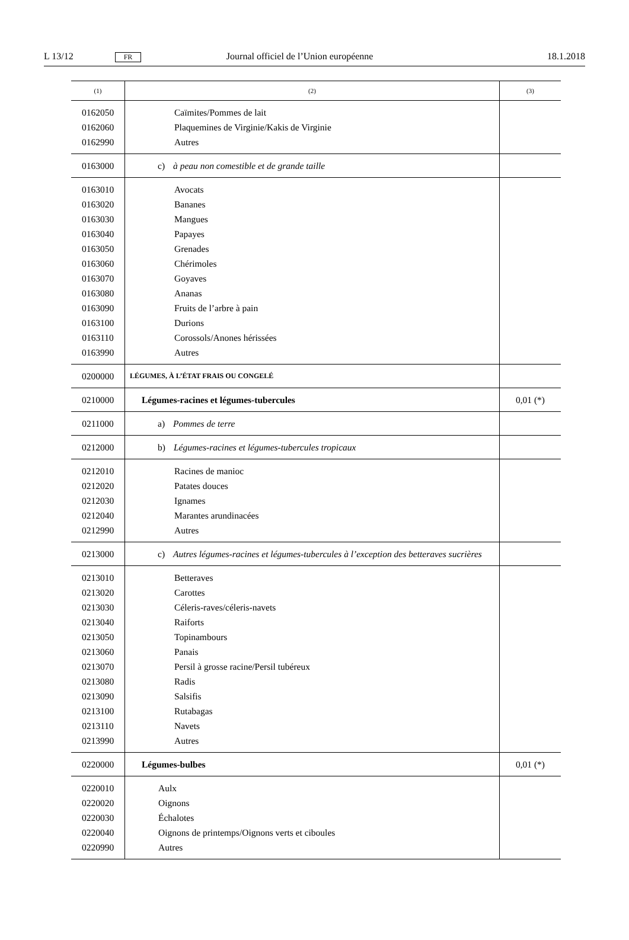L 13/12 FR Journal officiel de l’Union européenne 18.1.2018
| (1) | (2) | (3) |
| --- | --- | --- |
| 0162050 0162060 0162990 | Caïmites/Pommes de lait Plaquemines de Virginie/Kakis de Virginie Autres | |
| 0163000 | c) à peau non comestible et de grande taille | |
| 0163010 0163020 0163030 0163040 0163050 0163060 0163070 0163080 0163090 0163100 0163110 0163990 | Avocats Bananes Mangues Papayes Grenades Chérimoles Goyaves Ananas Fruits de l’arbre à pain Durions Corossols/Anones hérissées Autres | |
| 0200000 | LÉGUMES, À L’ÉTAT FRAIS OU CONGELÉ | |
| 0210000 | Légumes-racines et légumes-tubercules | 0,01 (*) |
| 0211000 | a) Pommes de terre | |
| 0212000 | b) Légumes-racines et légumes-tubercules tropicaux | |
| 0212010 0212020 0212030 0212040 0212990 | Racines de manioc Patates douces Ignames Marantes arundinacées Autres | |
| 0213000 | c) Autres légumes-racines et légumes-tubercules à l’exception des betteraves sucrières | |
| 0213010 0213020 0213030 0213040 0213050 0213060 0213070 0213080 0213090 0213100 0213110 0213990 | Betteraves Carottes Céleris-raves/céleris-navets Raiforts Topinambours Panais Persil à grosse racine/Persil tubéreux Radis Salsifis Rutabagas Navets Autres | |
| 0220000 | Légumes-bulbes | 0,01 (*) |
| 0220010 0220020 0220030 0220040 0220990 | Aulx Oignons Échalotes Oignons de printemps/Oignons verts et ciboules Autres | |